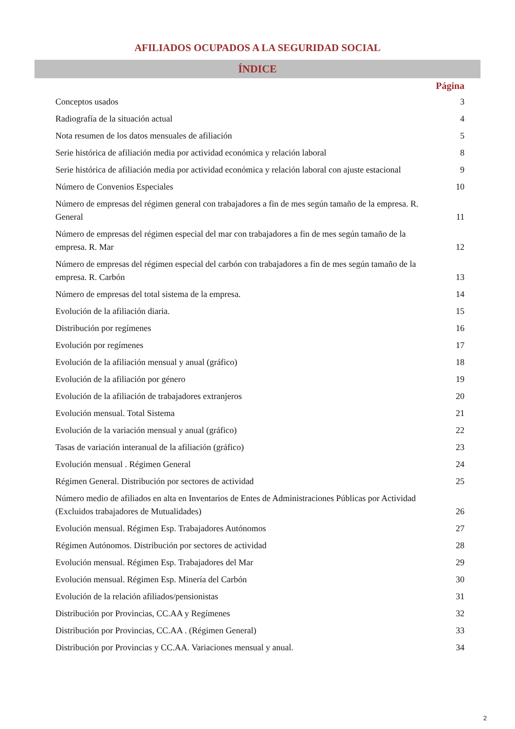AFILIADOS OCUPADOS A LA SEGURIDAD SOCIAL
ÍNDICE
| | Página |
| --- | --- |
| Conceptos usados | 3 |
| Radiografía de la situación actual | 4 |
| Nota resumen de los datos mensuales de afiliación | 5 |
| Serie histórica de afiliación media por actividad económica y relación laboral | 8 |
| Serie histórica de afiliación media por actividad económica y relación laboral con ajuste estacional | 9 |
| Número de Convenios Especiales | 10 |
| Número de empresas del régimen general con trabajadores a fin de mes según tamaño de la empresa. R. General | 11 |
| Número de empresas del régimen especial del mar con trabajadores a fin de mes según tamaño de la empresa. R. Mar | 12 |
| Número de empresas del régimen especial del carbón con trabajadores a fin de mes según tamaño de la empresa. R. Carbón | 13 |
| Número de empresas del total sistema de la empresa. | 14 |
| Evolución de la afiliación diaria. | 15 |
| Distribución por regímenes | 16 |
| Evolución por regímenes | 17 |
| Evolución de la afiliación mensual y anual (gráfico) | 18 |
| Evolución de la afiliación por género | 19 |
| Evolución de la afiliación de trabajadores extranjeros | 20 |
| Evolución mensual. Total Sistema | 21 |
| Evolución de la variación mensual y anual (gráfico) | 22 |
| Tasas de variación interanual de la afiliación (gráfico) | 23 |
| Evolución mensual . Régimen General | 24 |
| Régimen General. Distribución por sectores de actividad | 25 |
| Número medio de afiliados en alta en Inventarios de Entes de Administraciones Públicas por Actividad (Excluidos trabajadores de Mutualidades) | 26 |
| Evolución mensual. Régimen Esp. Trabajadores Autónomos | 27 |
| Régimen Autónomos. Distribución por sectores de actividad | 28 |
| Evolución mensual. Régimen Esp. Trabajadores del Mar | 29 |
| Evolución mensual. Régimen Esp. Minería del Carbón | 30 |
| Evolución de la relación afiliados/pensionistas | 31 |
| Distribución por Provincias, CC.AA y Regímenes | 32 |
| Distribución por Provincias, CC.AA . (Régimen General) | 33 |
| Distribución por Provincias y CC.AA. Variaciones mensual y anual. | 34 |
2